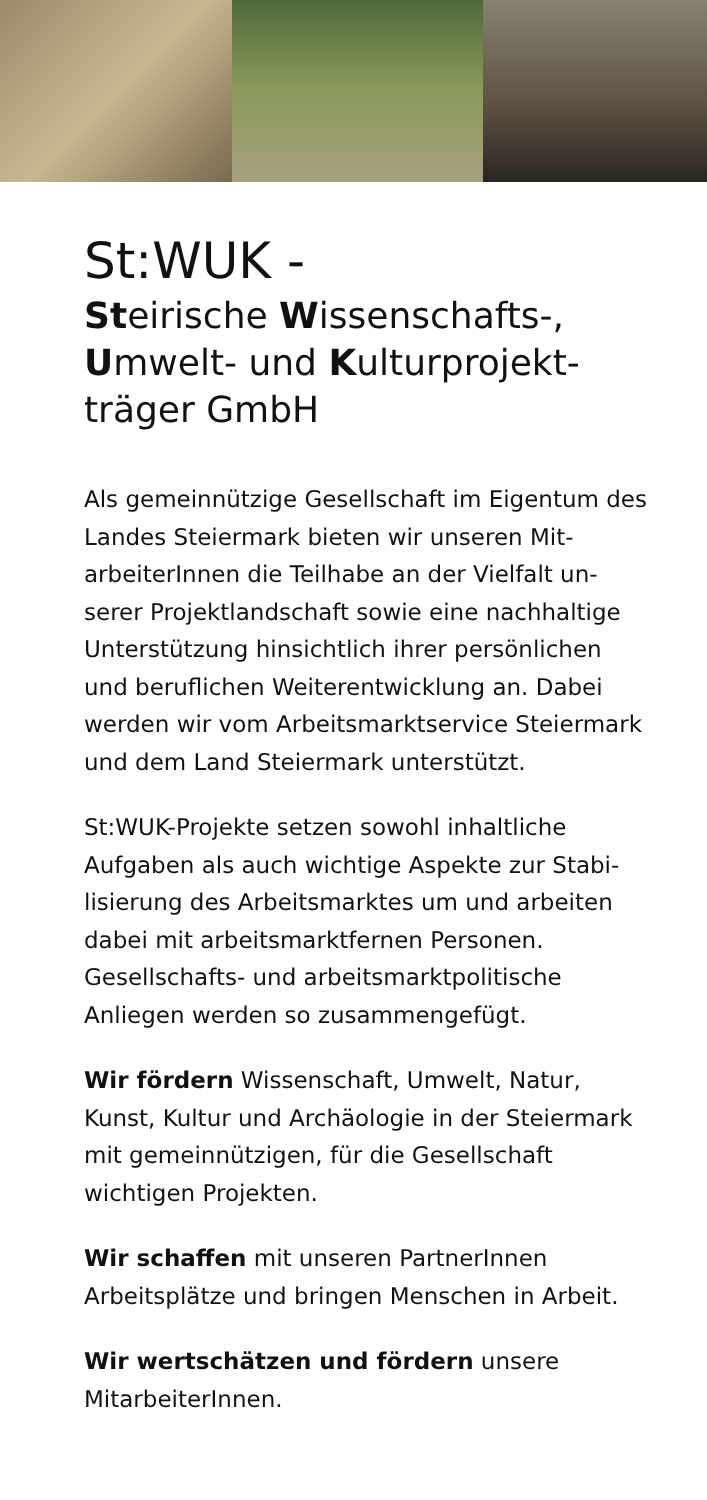St:WUK -
Steirische Wissenschafts-, Umwelt- und Kulturprojekt-träger GmbH
Als gemeinnützige Gesellschaft im Eigentum des Landes Steiermark bieten wir unseren Mit-arbeiterInnen die Teilhabe an der Vielfalt un-serer Projektlandschaft sowie eine nachhaltige Unterstützung hinsichtlich ihrer persönlichen und beruflichen Weiterentwicklung an. Dabei werden wir vom Arbeitsmarktservice Steiermark und dem Land Steiermark unterstützt.
St:WUK-Projekte setzen sowohl inhaltliche Aufgaben als auch wichtige Aspekte zur Stabi-lisierung des Arbeitsmarktes um und arbeiten dabei mit arbeitsmarktfernen Personen. Gesellschafts- und arbeitsmarktpolitische Anliegen werden so zusammengefügt.
Wir fördern Wissenschaft, Umwelt, Natur, Kunst, Kultur und Archäologie in der Steiermark mit gemeinnützigen, für die Gesellschaft wichtigen Projekten.
Wir schaffen mit unseren PartnerInnen Arbeitsplätze und bringen Menschen in Arbeit.
Wir wertschätzen und fördern unsere MitarbeiterInnen.